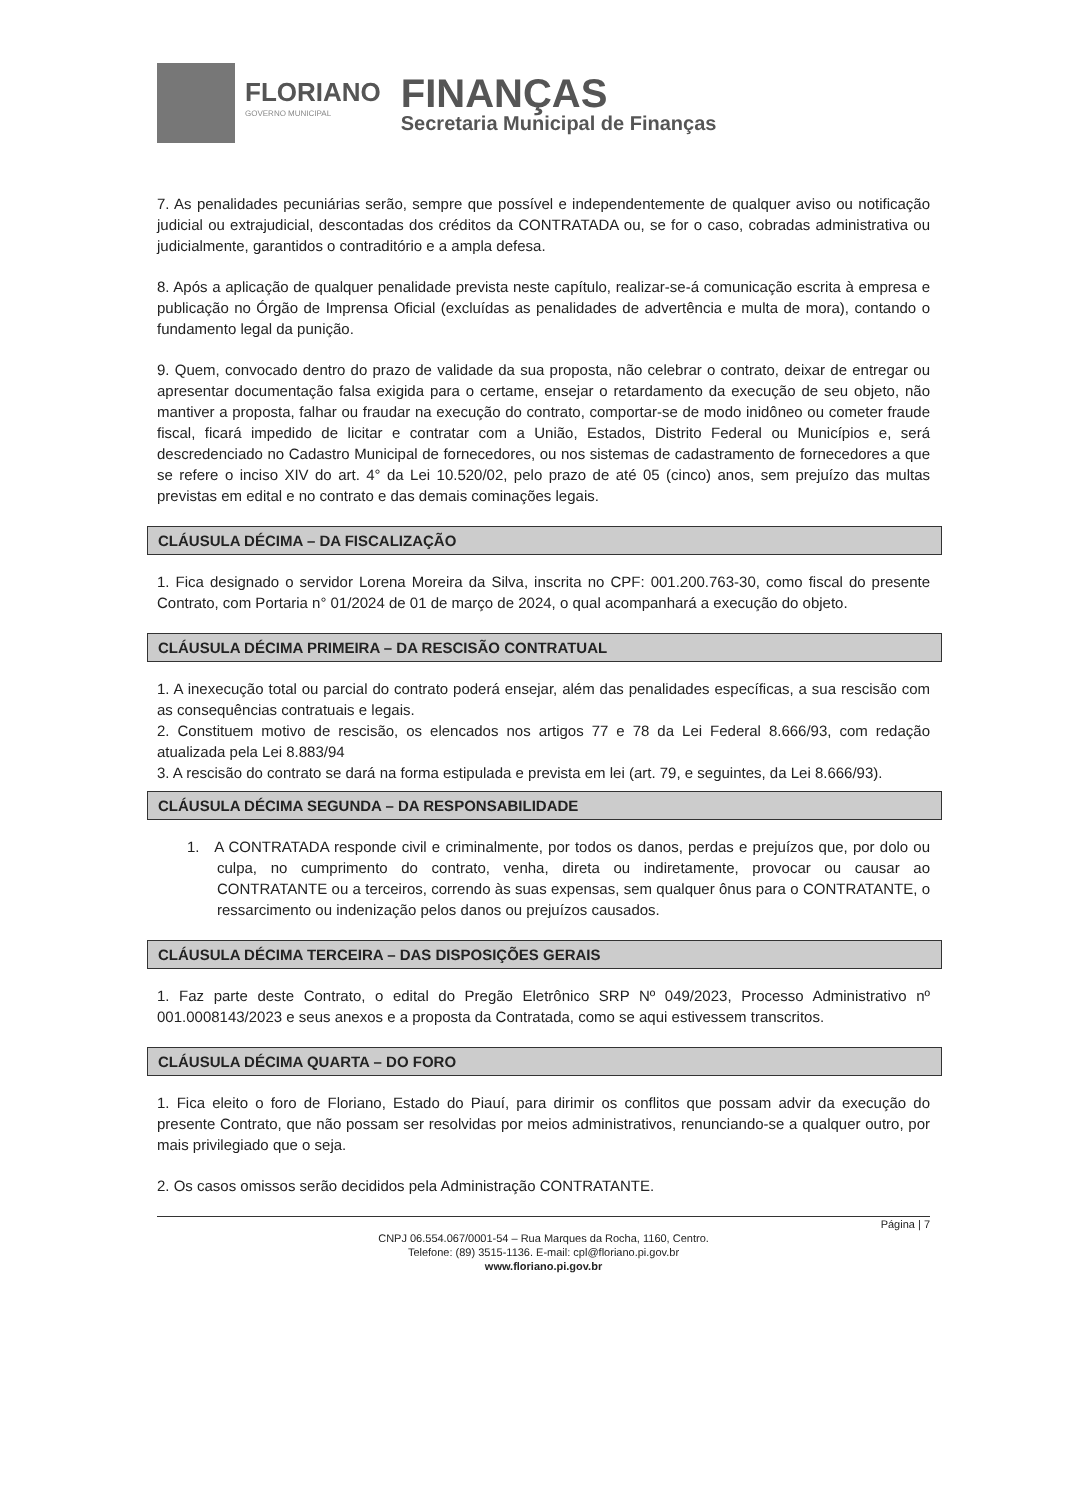FLORIANO
GOVERNO MUNICIPAL
FINANÇAS
Secretaria Municipal de Finanças
7. As penalidades pecuniárias serão, sempre que possível e independentemente de qualquer aviso ou notificação judicial ou extrajudicial, descontadas dos créditos da CONTRATADA ou, se for o caso, cobradas administrativa ou judicialmente, garantidos o contraditório e a ampla defesa.
8. Após a aplicação de qualquer penalidade prevista neste capítulo, realizar-se-á comunicação escrita à empresa e publicação no Órgão de Imprensa Oficial (excluídas as penalidades de advertência e multa de mora), contando o fundamento legal da punição.
9. Quem, convocado dentro do prazo de validade da sua proposta, não celebrar o contrato, deixar de entregar ou apresentar documentação falsa exigida para o certame, ensejar o retardamento da execução de seu objeto, não mantiver a proposta, falhar ou fraudar na execução do contrato, comportar-se de modo inidôneo ou cometer fraude fiscal, ficará impedido de licitar e contratar com a União, Estados, Distrito Federal ou Municípios e, será descredenciado no Cadastro Municipal de fornecedores, ou nos sistemas de cadastramento de fornecedores a que se refere o inciso XIV do art. 4° da Lei 10.520/02, pelo prazo de até 05 (cinco) anos, sem prejuízo das multas previstas em edital e no contrato e das demais cominações legais.
CLÁUSULA DÉCIMA – DA FISCALIZAÇÃO
1. Fica designado o servidor Lorena Moreira da Silva, inscrita no CPF: 001.200.763-30, como fiscal do presente Contrato, com Portaria n° 01/2024 de 01 de março de 2024, o qual acompanhará a execução do objeto.
CLÁUSULA DÉCIMA PRIMEIRA – DA RESCISÃO CONTRATUAL
1. A inexecução total ou parcial do contrato poderá ensejar, além das penalidades específicas, a sua rescisão com as consequências contratuais e legais.
2. Constituem motivo de rescisão, os elencados nos artigos 77 e 78 da Lei Federal 8.666/93, com redação atualizada pela Lei 8.883/94
3. A rescisão do contrato se dará na forma estipulada e prevista em lei (art. 79, e seguintes, da Lei 8.666/93).
CLÁUSULA DÉCIMA SEGUNDA – DA RESPONSABILIDADE
1. A CONTRATADA responde civil e criminalmente, por todos os danos, perdas e prejuízos que, por dolo ou culpa, no cumprimento do contrato, venha, direta ou indiretamente, provocar ou causar ao CONTRATANTE ou a terceiros, correndo às suas expensas, sem qualquer ônus para o CONTRATANTE, o ressarcimento ou indenização pelos danos ou prejuízos causados.
CLÁUSULA DÉCIMA TERCEIRA – DAS DISPOSIÇÕES GERAIS
1. Faz parte deste Contrato, o edital do Pregão Eletrônico SRP Nº 049/2023, Processo Administrativo nº 001.0008143/2023 e seus anexos e a proposta da Contratada, como se aqui estivessem transcritos.
CLÁUSULA DÉCIMA QUARTA – DO FORO
1. Fica eleito o foro de Floriano, Estado do Piauí, para dirimir os conflitos que possam advir da execução do presente Contrato, que não possam ser resolvidas por meios administrativos, renunciando-se a qualquer outro, por mais privilegiado que o seja.
2. Os casos omissos serão decididos pela Administração CONTRATANTE.
Página | 7
CNPJ 06.554.067/0001-54 – Rua Marques da Rocha, 1160, Centro.
Telefone: (89) 3515-1136. E-mail: cpl@floriano.pi.gov.br
www.floriano.pi.gov.br